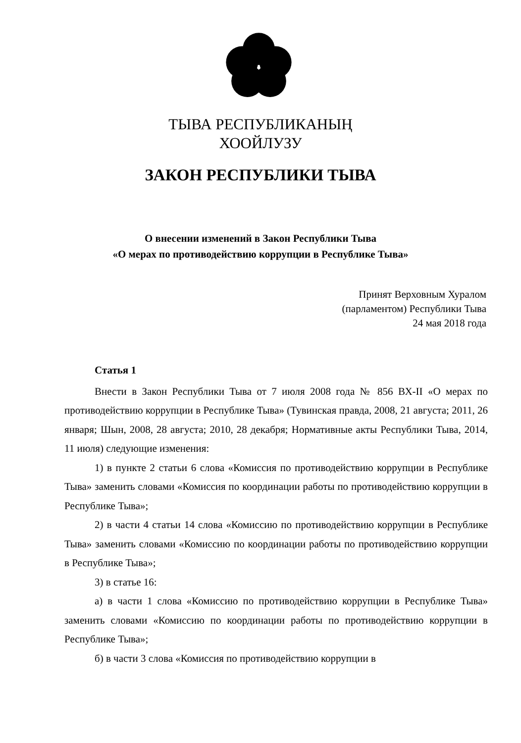ТЫВА РЕСПУБЛИКАНЫҢ
ХООЙЛУЗУ
ЗАКОН РЕСПУБЛИКИ ТЫВА
О внесении изменений в Закон Республики Тыва
«О мерах по противодействию коррупции в Республике Тыва»
Принят Верховным Хуралом
(парламентом) Республики Тыва
24 мая 2018 года
Статья 1
Внести в Закон Республики Тыва от 7 июля 2008 года № 856 ВХ-II «О мерах по противодействию коррупции в Республике Тыва» (Тувинская правда, 2008, 21 августа; 2011, 26 января; Шын, 2008, 28 августа; 2010, 28 декабря; Нормативные акты Республики Тыва, 2014, 11 июля) следующие изменения:
1) в пункте 2 статьи 6 слова «Комиссия по противодействию коррупции в Республике Тыва» заменить словами «Комиссия по координации работы по противодействию коррупции в Республике Тыва»;
2) в части 4 статьи 14 слова «Комиссию по противодействию коррупции в Республике Тыва» заменить словами «Комиссию по координации работы по противодействию коррупции в Республике Тыва»;
3) в статье 16:
а) в части 1 слова «Комиссию по противодействию коррупции в Республике Тыва» заменить словами «Комиссию по координации работы по противодействию коррупции в Республике Тыва»;
б) в части 3 слова «Комиссия по противодействию коррупции в